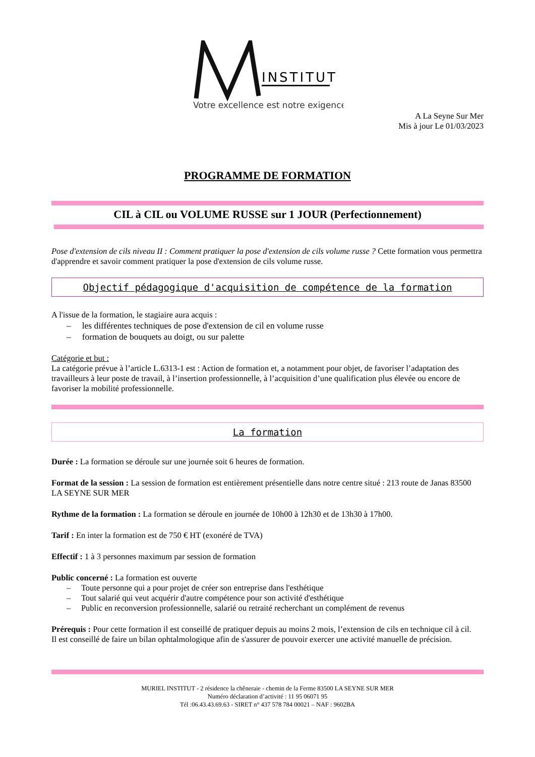INSTITUT
Votre excellence est notre exigence
A La Seyne Sur Mer
Mis à jour Le 01/03/2023
PROGRAMME DE FORMATION
CIL à CIL ou VOLUME RUSSE sur 1 JOUR (Perfectionnement)
Pose d'extension de cils niveau II : Comment pratiquer la pose d'extension de cils volume russe ? Cette formation vous permettra d'apprendre et savoir comment pratiquer la pose d'extension de cils volume russe.
Objectif pédagogique d'acquisition de compétence de la formation
A l'issue de la formation, le stagiaire aura acquis :
– les différentes techniques de pose d'extension de cil en volume russe
– formation de bouquets au doigt, ou sur palette
Catégorie et but :
La catégorie prévue à l’article L.6313-1 est : Action de formation et, a notamment pour objet, de favoriser l’adaptation des travailleurs à leur poste de travail, à l’insertion professionnelle, à l’acquisition d’une qualification plus élevée ou encore de favoriser la mobilité professionnelle.
La formation
Durée : La formation se déroule sur une journée soit 6 heures de formation.
Format de la session : La session de formation est entièrement présentielle dans notre centre situé : 213 route de Janas 83500 LA SEYNE SUR MER
Rythme de la formation : La formation se déroule en journée de 10h00 à 12h30 et de 13h30 à 17h00.
Tarif : En inter la formation est de 750 € HT (exonéré de TVA)
Effectif : 1 à 3 personnes maximum par session de formation
Public concerné : La formation est ouverte
– Toute personne qui a pour projet de créer son entreprise dans l'esthétique
– Tout salarié qui veut acquérir d'autre compétence pour son activité d'esthétique
– Public en reconversion professionnelle, salarié ou retraité recherchant un complément de revenus
Prérequis : Pour cette formation il est conseillé de pratiquer depuis au moins 2 mois, l’extension de cils en technique cil à cil.
Il est conseillé de faire un bilan ophtalmologique afin de s'assurer de pouvoir exercer une activité manuelle de précision.
MURIEL INSTITUT - 2 résidence la chêneraie - chemin de la Ferme 83500 LA SEYNE SUR MER
Numéro déclaration d’activité : 11 95 06071 95
Tél :06.43.43.69.63 - SIRET n° 437 578 784 00021 – NAF : 9602BA